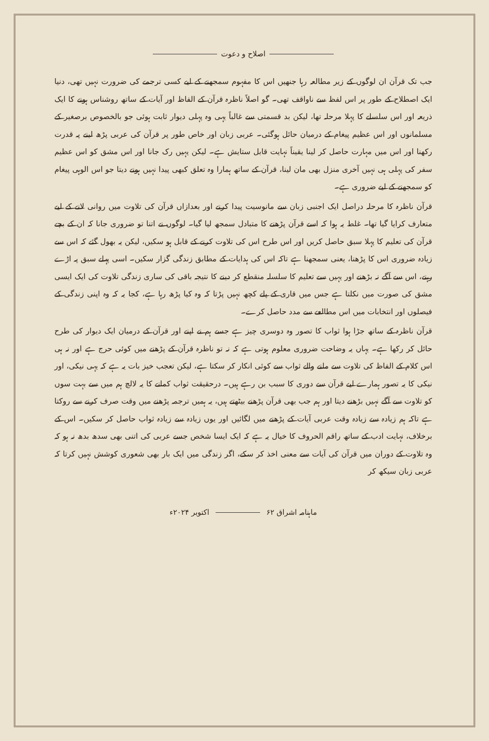اصلاح و دعوت
جب تک قرآن ان لوگوں کے زیر مطالعہ رہا جنھیں اس کا مفہوم سمجھنے کے لیے کسی ترجمے کی ضرورت نہیں تھی، دنیا ایک اصطلاح کے طور پر اس لفظ سے ناواقف تھی۔ گو اصلاً ناظرہ قرآن کے الفاظ اور آیات کے ساتھ روشناس ہونے کا ایک ذریعہ اور اس سلسلے کا پہلا مرحلہ تھا، لیکن بد قسمتی سے غالباً یہی وہ پہلی دیوار ثابت ہوئی جو بالخصوص برصغیر کے مسلمانوں اور اس عظیم پیغام کے درمیان حائل ہوگئی۔ عربی زبان اور خاص طور پر قرآن کی عربی پڑھ لینے پہ قدرت رکھنا اور اس میں مہارت حاصل کر لینا یقیناً نہایت قابل ستایش ہے۔ لیکن یہیں رک جانا اور اس مشق کو اس عظیم سفر کی پہلی ہی نہیں آخری منزل بھی مان لینا، قرآن کے ساتھ ہمارا وہ تعلق کبھی پیدا نہیں ہونے دیتا جو اس الوہی پیغام کو سمجھنے کے لیے ضروری ہے۔
قرآن ناظرہ کا مرحلہ دراصل ایک اجنبی زبان سے مانوسیت پیدا کرنے اور بعدازاں قرآن کی تلاوت میں روانی لانے کے لیے متعارف کرایا گیا تھا۔ غلط یہ ہوا کہ اسے قرآن پڑھنے کا متبادل سمجھ لیا گیا۔ لوگوں نے اتنا تو ضروری جانا کہ ان کے بچے قرآن کی تعلیم کا پہلا سبق حاصل کریں اور اس طرح اس کی تلاوت کرنے کے قابل ہو سکیں، لیکن یہ بھول گئے کہ اس سے زیادہ ضروری اس کا پڑھنا، یعنی سمجھنا ہے تاکہ اس کی ہدایات کے مطابق زندگی گزار سکیں۔ اسی پہلے سبق پہ اڑے رہنے، اس سے آگے نہ بڑھنے اور یہیں سے تعلیم کا سلسلہ منقطع کر دینے کا نتیجہ باقی کی ساری زندگی تلاوت کی ایک ایسی مشق کی صورت میں نکلتا ہے جس میں قاری کے پلے کچھ نہیں پڑتا کہ وہ کیا پڑھ رہا ہے، کجا یہ کہ وہ اپنی زندگی کے فیصلوں اور انتخابات میں اس مطالعے سے مدد حاصل کرے۔
قرآن ناظرہ کے ساتھ جڑا ہوا ثواب کا تصور وہ دوسری چیز ہے جسے ہم نے اپنے اور قرآن کے درمیان ایک دیوار کی طرح حائل کر رکھا ہے۔ یہاں یہ وضاحت ضروری معلوم ہوتی ہے کہ نہ تو ناظرہ قرآن کے پڑھنے میں کوئی حرج ہے اور نہ ہی اس کلام کے الفاظ کی تلاوت سے ملنے والے ثواب سے کوئی انکار کر سکتا ہے، لیکن تعجب خیز بات یہ ہے کہ یہی نیکی، اور نیکی کا یہ تصور ہمارے لیے قرآن سے دوری کا سبب بن رہے ہیں۔ درحقیقت ثواب کمانے کا یہ لالچ ہم میں سے بہت سوں کو تلاوت سے آگے نہیں بڑھنے دیتا اور ہم جب بھی قرآن پڑھنے بیٹھتے ہیں، یہ ہمیں ترجمہ پڑھنے میں وقت صرف کرنے سے روکتا ہے تاکہ ہم زیادہ سے زیادہ وقت عربی آیات کے پڑھنے میں لگائیں اور یوں زیادہ سے زیادہ ثواب حاصل کر سکیں۔ اس کے برخلاف، نہایت ادب کے ساتھ راقم الحروف کا خیال یہ ہے کہ ایک ایسا شخص جسے عربی کی اتنی بھی سدھ بدھ نہ ہو کہ وہ تلاوت کے دوران میں قرآن کی آیات سے معنی اخذ کر سکے، اگر زندگی میں ایک بار بھی شعوری کوشش نہیں کرتا کہ عربی زبان سیکھ کر
ماہنامہ اشراق ۶۲ اکتوبر ۲۰۲۴ء